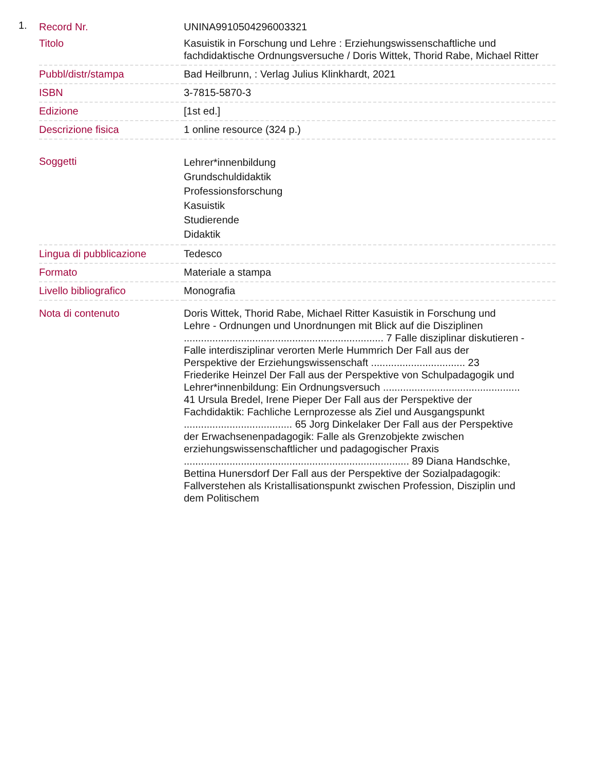1.
| Record Nr. | UNINA9910504296003321 |
| Titolo | Kasuistik in Forschung und Lehre : Erziehungswissenschaftliche und fachdidaktische Ordnungsversuche / Doris Wittek, Thorid Rabe, Michael Ritter |
| Pubbl/distr/stampa | Bad Heilbrunn, : Verlag Julius Klinkhardt, 2021 |
| ISBN | 3-7815-5870-3 |
| Edizione | [1st ed.] |
| Descrizione fisica | 1 online resource (324 p.) |
| Soggetti | Lehrer*innenbildung Grundschuldidaktik Professionsforschung Kasuistik Studierende Didaktik |
| Lingua di pubblicazione | Tedesco |
| Formato | Materiale a stampa |
| Livello bibliografico | Monografia |
| Nota di contenuto | Doris Wittek, Thorid Rabe, Michael Ritter Kasuistik in Forschung und Lehre - Ordnungen und Unordnungen mit Blick auf die Disziplinen ...................................................................... 7 Falle disziplinar diskutieren - Falle interdisziplinar verorten Merle Hummrich Der Fall aus der Perspektive der Erziehungswissenschaft ................................. 23 Friederike Heinzel Der Fall aus der Perspektive von Schulpadagogik und Lehrer*innenbildung: Ein Ordnungsversuch ................................................ 41 Ursula Bredel, Irene Pieper Der Fall aus der Perspektive der Fachdidaktik: Fachliche Lernprozesse als Ziel und Ausgangspunkt ...................................... 65 Jorg Dinkelaker Der Fall aus der Perspektive der Erwachsenenpadagogik: Falle als Grenzobjekte zwischen erziehungswissenschaftlicher und padagogischer Praxis ............................................................................... 89 Diana Handschke, Bettina Hunersdorf Der Fall aus der Perspektive der Sozialpadagogik: Fallverstehen als Kristallisationspunkt zwischen Profession, Disziplin und dem Politischem |